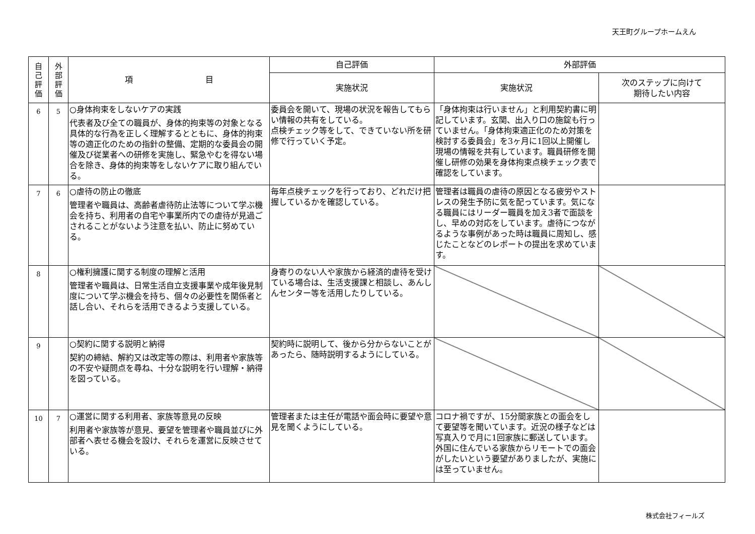天王町グループホームえん
| 自 己 評 価 | 外 部 評 価 | 項 目 | 自己評価 | 外部評価 | |
| --- | --- | --- | --- | --- | --- |
| | | | 実施状況 | 実施状況 | 次のステップに向けて 期待したい内容 |
| 6 | 5 | ○身体拘束をしないケアの実践 代表者及び全ての職員が、身体的拘束等の対象となる具体的な行為を正しく理解するとともに、身体的拘束等の適正化のための指針の整備、定期的な委員会の開催及び従業者への研修を実施し、緊急やむを得ない場合を除き、身体的拘束等をしないケアに取り組んでいる。 | 委員会を開いて、現場の状況を報告してもらい情報の共有をしている。 点検チェック等をして、できていない所を研修で行っていく予定。 | 「身体拘束は行いません」と利用契約書に明記しています。玄関、出入り口の施錠も行っていません。「身体拘束適正化のため対策を検討する委員会」を3ヶ月に1回以上開催し現場の情報を共有しています。職員研修を開催し研修の効果を身体拘束点検チェック表で確認をしています。 | |
| 7 | 6 | ○虐待の防止の徹底 管理者や職員は、高齢者虐待防止法等について学ぶ機会を持ち、利用者の自宅や事業所内での虐待が見過ごされることがないよう注意を払い、防止に努めている。 | 毎年点検チェックを行っており、どれだけ把握しているかを確認している。 | 管理者は職員の虐待の原因となる疲労やストレスの発生予防に気を配っています。気になる職員にはリーダー職員を加え3者で面談をし、早めの対応をしています。虐待につながるような事例があった時は職員に周知し、感じたことなどのレポートの提出を求めています。 | |
| 8 | | ○権利擁護に関する制度の理解と活用 管理者や職員は、日常生活自立支援事業や成年後見制度について学ぶ機会を持ち、個々の必要性を関係者と話し合い、それらを活用できるよう支援している。 | 身寄りのない人や家族から経済的虐待を受けている場合は、生活支援課と相談し、あんしんセンター等を活用したりしている。 | | |
| 9 | | ○契約に関する説明と納得 契約の締結、解約又は改定等の際は、利用者や家族等の不安や疑問点を尋ね、十分な説明を行い理解・納得を図っている。 | 契約時に説明して、後から分からないことがあったら、随時説明するようにしている。 | | |
| 10 | 7 | ○運営に関する利用者、家族等意見の反映 利用者や家族等が意見、要望を管理者や職員並びに外部者へ表せる機会を設け、それらを運営に反映させている。 | 管理者または主任が電話や面会時に要望や意見を聞くようにしている。 | コロナ禍ですが、15分間家族との面会をして要望等を聞いています。近況の様子などは写真入りで月に1回家族に郵送しています。外国に住んでいる家族からリモートでの面会がしたいという要望がありましたが、実施には至っていません。 | |
株式会社フィールズ